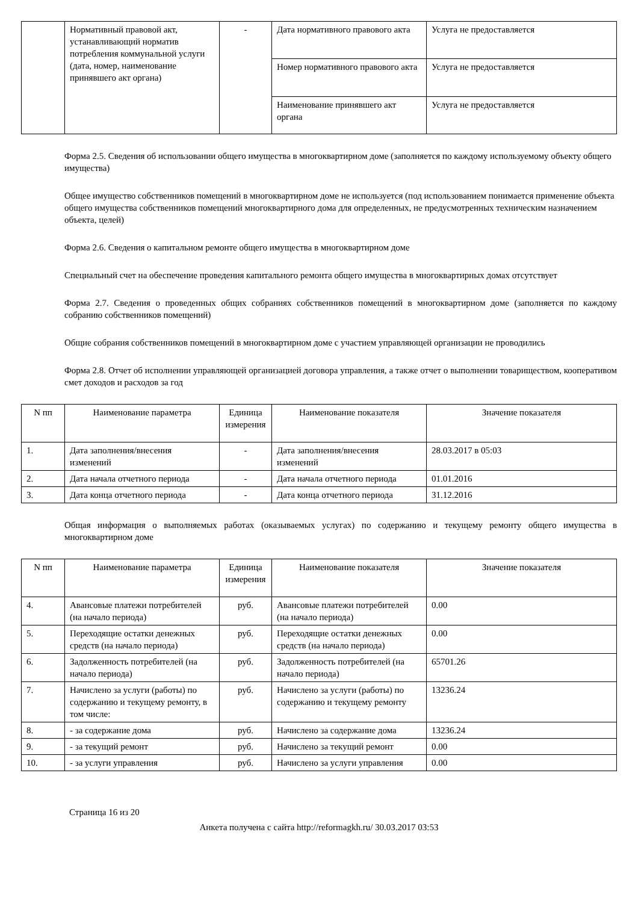| | Нормативный правовой акт, устанавливающий норматив потребления коммунальной услуги (дата, номер, наименование принявшего акт органа) | - | Дата нормативного правового акта | Услуга не предоставляется |
| | | | Номер нормативного правового акта | Услуга не предоставляется |
| | | | Наименование принявшего акт органа | Услуга не предоставляется |
Форма 2.5. Сведения об использовании общего имущества в многоквартирном доме (заполняется по каждому используемому объекту общего имущества)
Общее имущество собственников помещений в многоквартирном доме не используется (под использованием понимается применение объекта общего имущества собственников помещений многоквартирного дома для определенных, не предусмотренных техническим назначением объекта, целей)
Форма 2.6. Сведения о капитальном ремонте общего имущества в многоквартирном доме
Специальный счет на обеспечение проведения капитального ремонта общего имущества в многоквартирных домах отсутствует
Форма 2.7. Сведения о проведенных общих собраниях собственников помещений в многоквартирном доме (заполняется по каждому собранию собственников помещений)
Общие собрания собственников помещений в многоквартирном доме с участием управляющей организации не проводились
Форма 2.8. Отчет об исполнении управляющей организацией договора управления, а также отчет о выполнении товариществом, кооперативом смет доходов и расходов за год
| N пп | Наименование параметра | Единица измерения | Наименование показателя | Значение показателя |
| --- | --- | --- | --- | --- |
| 1. | Дата заполнения/внесения изменений | - | Дата заполнения/внесения изменений | 28.03.2017 в 05:03 |
| 2. | Дата начала отчетного периода | - | Дата начала отчетного периода | 01.01.2016 |
| 3. | Дата конца отчетного периода | - | Дата конца отчетного периода | 31.12.2016 |
Общая информация о выполняемых работах (оказываемых услугах) по содержанию и текущему ремонту общего имущества в многоквартирном доме
| N пп | Наименование параметра | Единица измерения | Наименование показателя | Значение показателя |
| --- | --- | --- | --- | --- |
| 4. | Авансовые платежи потребителей (на начало периода) | руб. | Авансовые платежи потребителей (на начало периода) | 0.00 |
| 5. | Переходящие остатки денежных средств (на начало периода) | руб. | Переходящие остатки денежных средств (на начало периода) | 0.00 |
| 6. | Задолженность потребителей (на начало периода) | руб. | Задолженность потребителей (на начало периода) | 65701.26 |
| 7. | Начислено за услуги (работы) по содержанию и текущему ремонту, в том числе: | руб. | Начислено за услуги (работы) по содержанию и текущему ремонту | 13236.24 |
| 8. | - за содержание дома | руб. | Начислено за содержание дома | 13236.24 |
| 9. | - за текущий ремонт | руб. | Начислено за текущий ремонт | 0.00 |
| 10. | - за услуги управления | руб. | Начислено за услуги управления | 0.00 |
Страница 16 из 20
Анкета получена с сайта http://reformagkh.ru/ 30.03.2017 03:53